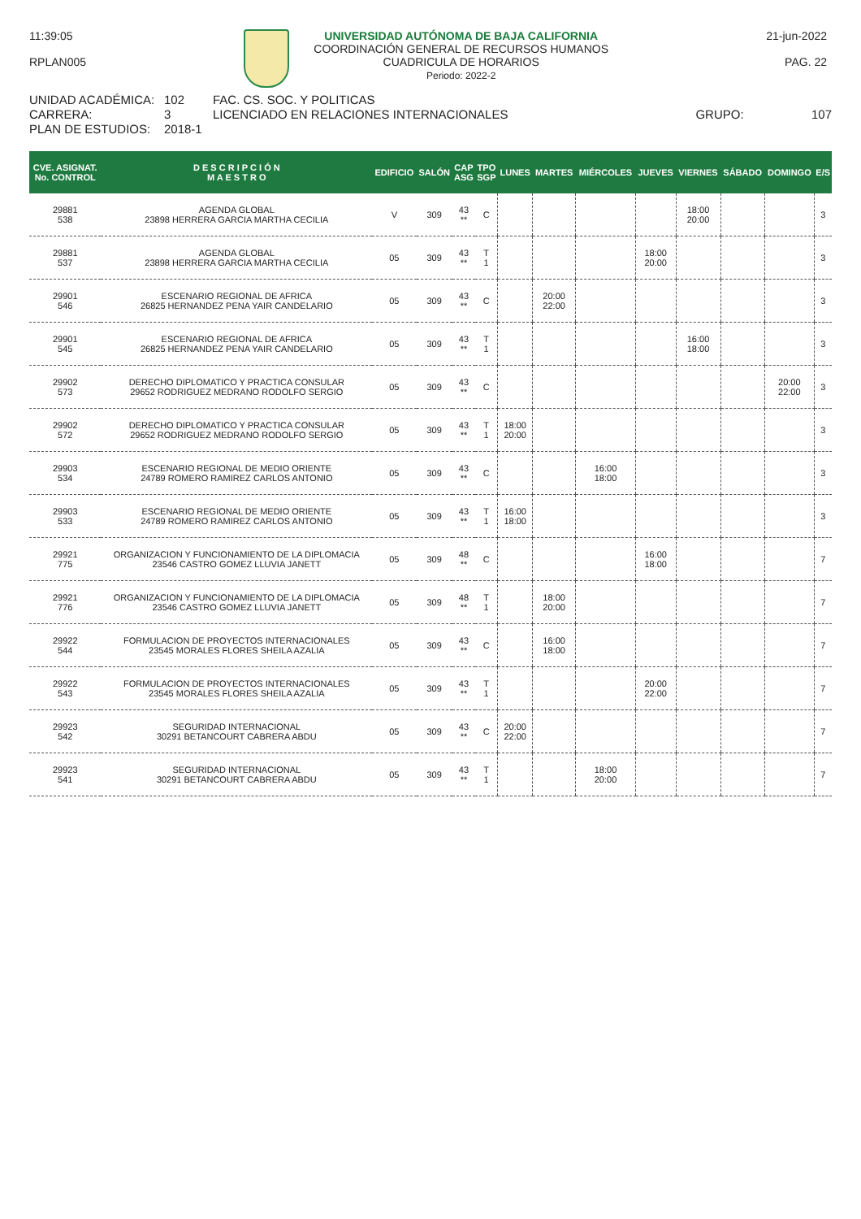11:39:05
RPLAN005
UNIVERSIDAD AUTÓNOMA DE BAJA CALIFORNIA
COORDINACIÓN GENERAL DE RECURSOS HUMANOS
CUADRICULA DE HORARIOS
Periodo: 2022-2
21-jun-2022
PAG. 22
UNIDAD ACADÉMICA: 102 FAC. CS. SOC. Y POLITICAS CARRERA: 3 LICENCIADO EN RELACIONES INTERNACIONALES GRUPO: 107 PLAN DE ESTUDIOS: 2018-1
| CVE. ASIGNAT. No. CONTROL | D E S C R I P C I Ó N M A E S T R O | EDIFICIO | SALÓN | CAP ASG | TPO SGP | LUNES | MARTES | MIÉRCOLES | JUEVES | VIERNES | SÁBADO | DOMINGO | E/S |
| --- | --- | --- | --- | --- | --- | --- | --- | --- | --- | --- | --- | --- | --- |
| 29881 538 | AGENDA GLOBAL 23898 HERRERA GARCIA MARTHA CECILIA | V | 309 | 43 ** | C | | | | | 18:00 20:00 | | | 3 |
| 29881 537 | AGENDA GLOBAL 23898 HERRERA GARCIA MARTHA CECILIA | 05 | 309 | 43 ** | T 1 | | | | 18:00 20:00 | | | | 3 |
| 29901 546 | ESCENARIO REGIONAL DE AFRICA 26825 HERNANDEZ PENA YAIR CANDELARIO | 05 | 309 | 43 ** | C | | 20:00 22:00 | | | | | | 3 |
| 29901 545 | ESCENARIO REGIONAL DE AFRICA 26825 HERNANDEZ PENA YAIR CANDELARIO | 05 | 309 | 43 ** | T 1 | | | | | 16:00 18:00 | | | 3 |
| 29902 573 | DERECHO DIPLOMATICO Y PRACTICA CONSULAR 29652 RODRIGUEZ MEDRANO RODOLFO SERGIO | 05 | 309 | 43 ** | C | | | | | | | 20:00 22:00 | 3 |
| 29902 572 | DERECHO DIPLOMATICO Y PRACTICA CONSULAR 29652 RODRIGUEZ MEDRANO RODOLFO SERGIO | 05 | 309 | 43 ** | T 1 | 18:00 20:00 | | | | | | | 3 |
| 29903 534 | ESCENARIO REGIONAL DE MEDIO ORIENTE 24789 ROMERO RAMIREZ CARLOS ANTONIO | 05 | 309 | 43 ** | C | | | 16:00 18:00 | | | | | 3 |
| 29903 533 | ESCENARIO REGIONAL DE MEDIO ORIENTE 24789 ROMERO RAMIREZ CARLOS ANTONIO | 05 | 309 | 43 ** | T 1 | 16:00 18:00 | | | | | | | 3 |
| 29921 775 | ORGANIZACION Y FUNCIONAMIENTO DE LA DIPLOMACIA 23546 CASTRO GOMEZ LLUVIA JANETT | 05 | 309 | 48 ** | C | | | | 16:00 18:00 | | | | 7 |
| 29921 776 | ORGANIZACION Y FUNCIONAMIENTO DE LA DIPLOMACIA 23546 CASTRO GOMEZ LLUVIA JANETT | 05 | 309 | 48 ** | T 1 | | 18:00 20:00 | | | | | | 7 |
| 29922 544 | FORMULACION DE PROYECTOS INTERNACIONALES 23545 MORALES FLORES SHEILA AZALIA | 05 | 309 | 43 ** | C | | 16:00 18:00 | | | | | | 7 |
| 29922 543 | FORMULACION DE PROYECTOS INTERNACIONALES 23545 MORALES FLORES SHEILA AZALIA | 05 | 309 | 43 ** | T 1 | | | | 20:00 22:00 | | | | 7 |
| 29923 542 | SEGURIDAD INTERNACIONAL 30291 BETANCOURT CABRERA ABDU | 05 | 309 | 43 ** | C | 20:00 22:00 | | | | | | | 7 |
| 29923 541 | SEGURIDAD INTERNACIONAL 30291 BETANCOURT CABRERA ABDU | 05 | 309 | 43 ** | T 1 | | | 18:00 20:00 | | | | | 7 |